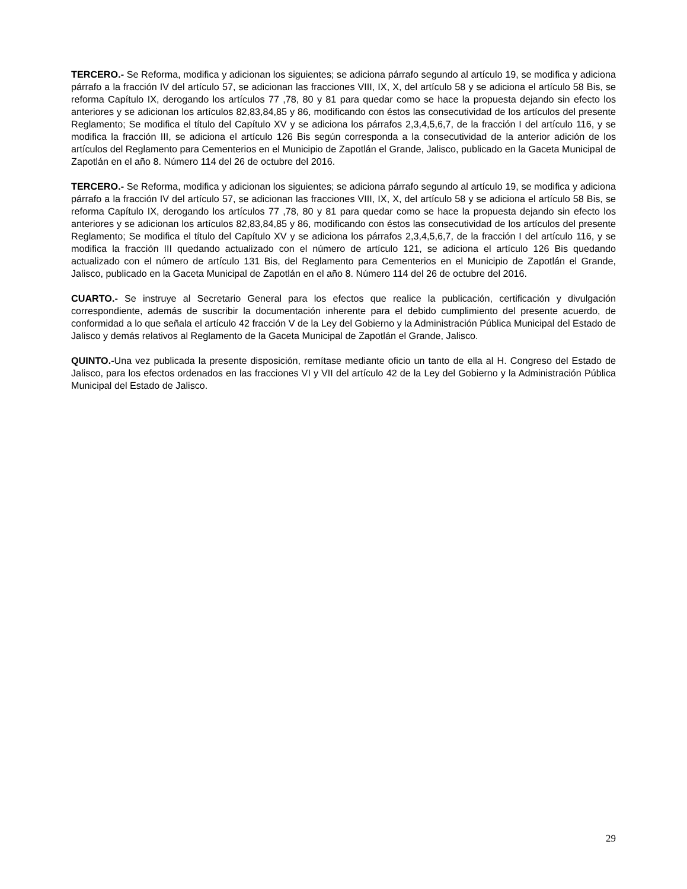TERCERO.- Se Reforma, modifica y adicionan los siguientes; se adiciona párrafo segundo al artículo 19, se modifica y adiciona párrafo a la fracción IV del artículo 57, se adicionan las fracciones VIII, IX, X, del artículo 58 y se adiciona el artículo 58 Bis, se reforma Capítulo IX, derogando los artículos 77 ,78, 80 y 81 para quedar como se hace la propuesta dejando sin efecto los anteriores y se adicionan los artículos 82,83,84,85 y 86, modificando con éstos las consecutividad de los artículos del presente Reglamento; Se modifica el título del Capítulo XV y se adiciona los párrafos 2,3,4,5,6,7, de la fracción I del artículo 116, y se modifica la fracción III, se adiciona el artículo 126 Bis según corresponda a la consecutividad de la anterior adición de los artículos del Reglamento para Cementerios en el Municipio de Zapotlán el Grande, Jalisco, publicado en la Gaceta Municipal de Zapotlán en el año 8. Número 114 del 26 de octubre del 2016.
TERCERO.- Se Reforma, modifica y adicionan los siguientes; se adiciona párrafo segundo al artículo 19, se modifica y adiciona párrafo a la fracción IV del artículo 57, se adicionan las fracciones VIII, IX, X, del artículo 58 y se adiciona el artículo 58 Bis, se reforma Capítulo IX, derogando los artículos 77 ,78, 80 y 81 para quedar como se hace la propuesta dejando sin efecto los anteriores y se adicionan los artículos 82,83,84,85 y 86, modificando con éstos las consecutividad de los artículos del presente Reglamento; Se modifica el título del Capítulo XV y se adiciona los párrafos 2,3,4,5,6,7, de la fracción I del artículo 116, y se modifica la fracción III quedando actualizado con el número de artículo 121, se adiciona el artículo 126 Bis quedando actualizado con el número de artículo 131 Bis, del Reglamento para Cementerios en el Municipio de Zapotlán el Grande, Jalisco, publicado en la Gaceta Municipal de Zapotlán en el año 8. Número 114 del 26 de octubre del 2016.
CUARTO.- Se instruye al Secretario General para los efectos que realice la publicación, certificación y divulgación correspondiente, además de suscribir la documentación inherente para el debido cumplimiento del presente acuerdo, de conformidad a lo que señala el artículo 42 fracción V de la Ley del Gobierno y la Administración Pública Municipal del Estado de Jalisco y demás relativos al Reglamento de la Gaceta Municipal de Zapotlán el Grande, Jalisco.
QUINTO.-Una vez publicada la presente disposición, remítase mediante oficio un tanto de ella al H. Congreso del Estado de Jalisco, para los efectos ordenados en las fracciones VI y VII del artículo 42 de la Ley del Gobierno y la Administración Pública Municipal del Estado de Jalisco.
29